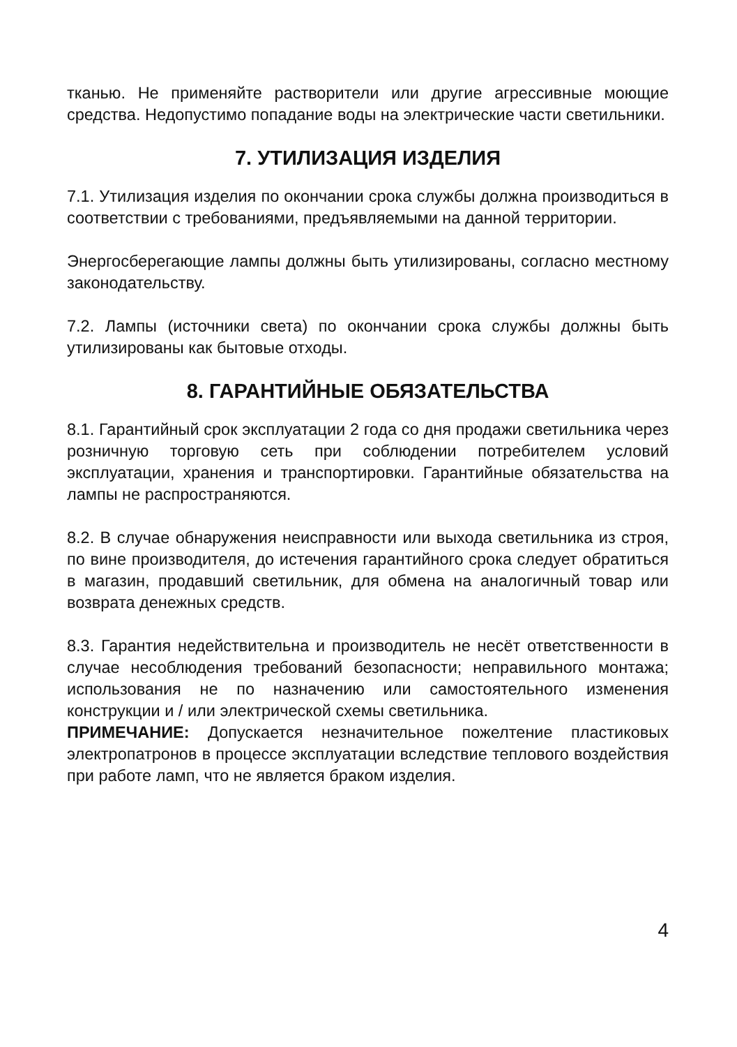тканью. Не применяйте растворители или другие агрессивные моющие средства. Недопустимо попадание воды на электрические части светильники.
7. УТИЛИЗАЦИЯ ИЗДЕЛИЯ
7.1. Утилизация изделия по окончании срока службы должна производиться в соответствии с требованиями, предъявляемыми на данной территории.
Энергосберегающие лампы должны быть утилизированы, согласно местному законодательству.
7.2. Лампы (источники света) по окончании срока службы должны быть утилизированы как бытовые отходы.
8. ГАРАНТИЙНЫЕ ОБЯЗАТЕЛЬСТВА
8.1. Гарантийный срок эксплуатации 2 года со дня продажи светильника через розничную торговую сеть при соблюдении потребителем условий эксплуатации, хранения и транспортировки. Гарантийные обязательства на лампы не распространяются.
8.2. В случае обнаружения неисправности или выхода светильника из строя, по вине производителя, до истечения гарантийного срока следует обратиться в магазин, продавший светильник, для обмена на аналогичный товар или возврата денежных средств.
8.3. Гарантия недействительна и производитель не несёт ответственности в случае несоблюдения требований безопасности; неправильного монтажа; использования не по назначению или самостоятельного изменения конструкции и / или электрической схемы светильника.
ПРИМЕЧАНИЕ: Допускается незначительное пожелтение пластиковых электропатронов в процессе эксплуатации вследствие теплового воздействия при работе ламп, что не является браком изделия.
4